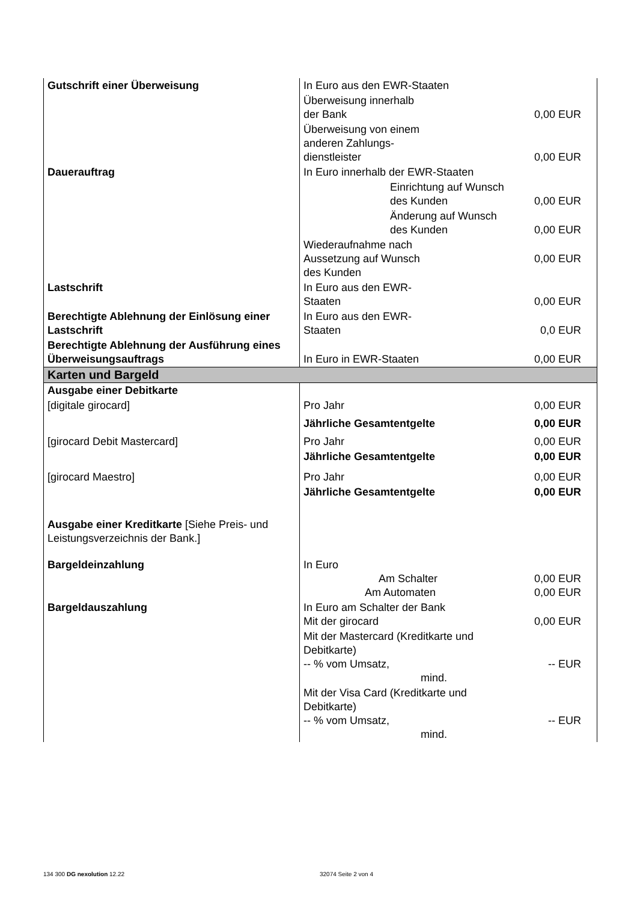| Gutschrift einer Überweisung | In Euro aus den EWR-Staaten | |
| | Überweisung innerhalb der Bank | 0,00 EUR |
| | Überweisung von einem anderen Zahlungs- dienstleister | 0,00 EUR |
| Dauerauftrag | In Euro innerhalb der EWR-Staaten | |
| | Einrichtung auf Wunsch des Kunden | 0,00 EUR |
| | Änderung auf Wunsch des Kunden | 0,00 EUR |
| | Wiederaufnahme nach Aussetzung auf Wunsch des Kunden | 0,00 EUR |
| Lastschrift | In Euro aus den EWR- Staaten | 0,00 EUR |
| Berechtigte Ablehnung der Einlösung einer Lastschrift | In Euro aus den EWR- Staaten | 0,0 EUR |
| Berechtigte Ablehnung der Ausführung eines Überweisungsauftrags | In Euro in EWR-Staaten | 0,00 EUR |
| Karten und Bargeld | | |
| Ausgabe einer Debitkarte | | |
| [digitale girocard] | Pro Jahr | 0,00 EUR |
| | Jährliche Gesamtentgelte | 0,00 EUR |
| [girocard Debit Mastercard] | Pro Jahr | 0,00 EUR |
| | Jährliche Gesamtentgelte | 0,00 EUR |
| [girocard Maestro] | Pro Jahr | 0,00 EUR |
| | Jährliche Gesamtentgelte | 0,00 EUR |
| Ausgabe einer Kreditkarte [Siehe Preis- und Leistungsverzeichnis der Bank.] | | |
| Bargeldeinzahlung | In Euro Am Schalter Am Automaten | 0,00 EUR 0,00 EUR |
| Bargeldauszahlung | In Euro am Schalter der Bank Mit der girocard | 0,00 EUR |
| | Mit der Mastercard (Kreditkarte und Debitkarte) -- % vom Umsatz, mind. | -- EUR |
| | Mit der Visa Card (Kreditkarte und Debitkarte) -- % vom Umsatz, mind. | -- EUR |
134 300 DG nexolution 12.22 32074 Seite 2 von 4